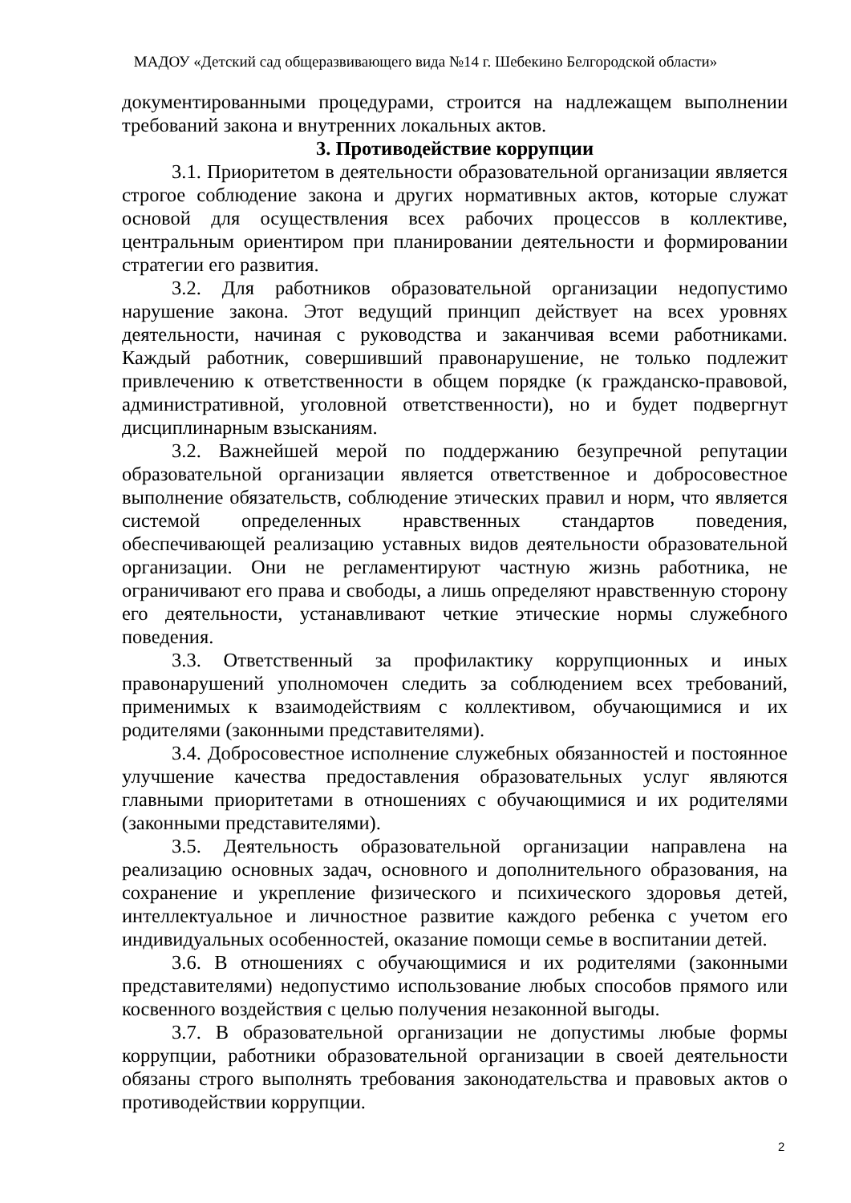МАДОУ «Детский сад общеразвивающего вида №14 г. Шебекино Белгородской области»
документированными процедурами, строится на надлежащем выполнении требований закона и внутренних локальных актов.
3. Противодействие коррупции
3.1. Приоритетом в деятельности образовательной организации является строгое соблюдение закона и других нормативных актов, которые служат основой для осуществления всех рабочих процессов в коллективе, центральным ориентиром при планировании деятельности и формировании стратегии его развития.
3.2. Для работников образовательной организации недопустимо нарушение закона. Этот ведущий принцип действует на всех уровнях деятельности, начиная с руководства и заканчивая всеми работниками. Каждый работник, совершивший правонарушение, не только подлежит привлечению к ответственности в общем порядке (к гражданско-правовой, административной, уголовной ответственности), но и будет подвергнут дисциплинарным взысканиям.
3.2. Важнейшей мерой по поддержанию безупречной репутации образовательной организации является ответственное и добросовестное выполнение обязательств, соблюдение этических правил и норм, что является системой определенных нравственных стандартов поведения, обеспечивающей реализацию уставных видов деятельности образовательной организации. Они не регламентируют частную жизнь работника, не ограничивают его права и свободы, а лишь определяют нравственную сторону его деятельности, устанавливают четкие этические нормы служебного поведения.
3.3. Ответственный за профилактику коррупционных и иных правонарушений уполномочен следить за соблюдением всех требований, применимых к взаимодействиям с коллективом, обучающимися и их родителями (законными представителями).
3.4. Добросовестное исполнение служебных обязанностей и постоянное улучшение качества предоставления образовательных услуг являются главными приоритетами в отношениях с обучающимися и их родителями (законными представителями).
3.5. Деятельность образовательной организации направлена на реализацию основных задач, основного и дополнительного образования, на сохранение и укрепление физического и психического здоровья детей, интеллектуальное и личностное развитие каждого ребенка с учетом его индивидуальных особенностей, оказание помощи семье в воспитании детей.
3.6. В отношениях с обучающимися и их родителями (законными представителями) недопустимо использование любых способов прямого или косвенного воздействия с целью получения незаконной выгоды.
3.7. В образовательной организации не допустимы любые формы коррупции, работники образовательной организации в своей деятельности обязаны строго выполнять требования законодательства и правовых актов о противодействии коррупции.
2